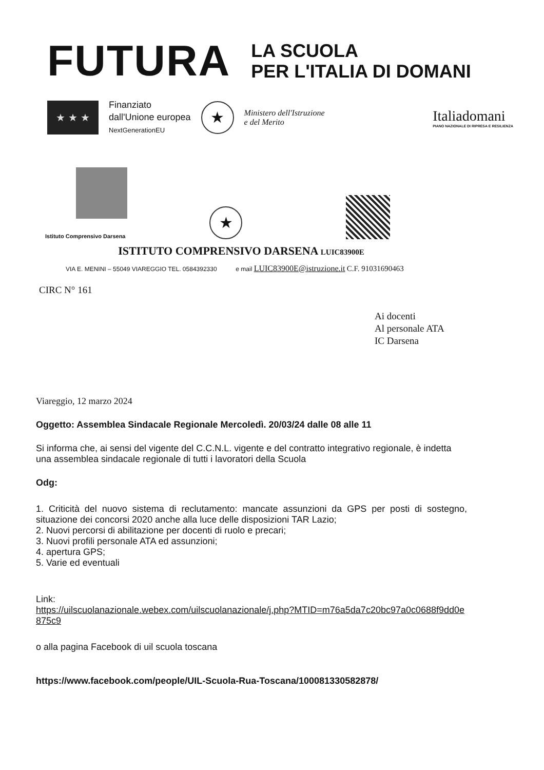FUTURA
LA SCUOLA
PER L'ITALIA DI DOMANI
★ ★ ★
Finanziato
dall'Unione europea
NextGenerationEU
★
Ministero dell'Istruzione
e del Merito
Italiadomani
PIANO NAZIONALE DI RIPRESA E RESILIENZA
Istituto Comprensivo Darsena
★
ISTITUTO COMPRENSIVO DARSENA LUIC83900E
VIA E. MENINI – 55049 VIAREGGIO TEL. 0584392330 e mail LUIC83900E@istruzione.it C.F. 91031690463
CIRC N° 161
Ai docenti
Al personale ATA
IC Darsena
Viareggio, 12 marzo 2024
Oggetto: Assemblea Sindacale Regionale Mercoledì. 20/03/24 dalle 08 alle 11
Si informa che, ai sensi del vigente del C.C.N.L. vigente e del contratto integrativo regionale, è indetta una assemblea sindacale regionale di tutti i lavoratori della Scuola
Odg:
1. Criticità del nuovo sistema di reclutamento: mancate assunzioni da GPS per posti di sostegno, situazione dei concorsi 2020 anche alla luce delle disposizioni TAR Lazio;
2. Nuovi percorsi di abilitazione per docenti di ruolo e precari;
3. Nuovi profili personale ATA ed assunzioni;
4. apertura GPS;
5. Varie ed eventuali
Link:
https://uilscuolanazionale.webex.com/uilscuolanazionale/j.php?MTID=m76a5da7c20bc97a0c0688f9dd0e875c9
o alla pagina Facebook di uil scuola toscana
https://www.facebook.com/people/UIL-Scuola-Rua-Toscana/100081330582878/